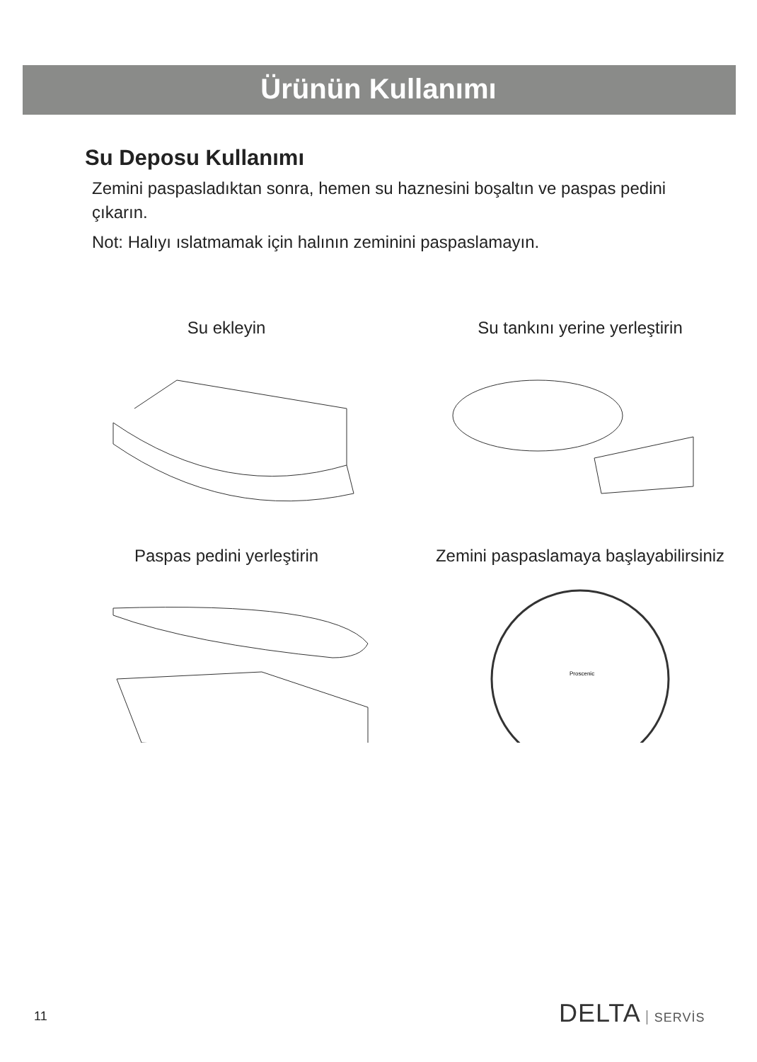Ürünün Kullanımı
Su Deposu Kullanımı
Zemini paspasladıktan sonra, hemen su haznesini boşaltın ve paspas pedini çıkarın.
Not: Halıyı ıslatmamak için halının zeminini paspaslamayın.
Su ekleyin
Su tankını yerine yerleştirin
Paspas pedini yerleştirin
Zemini paspaslamaya başlayabilirsiniz
Proscenic
11 DELTA SERVİS